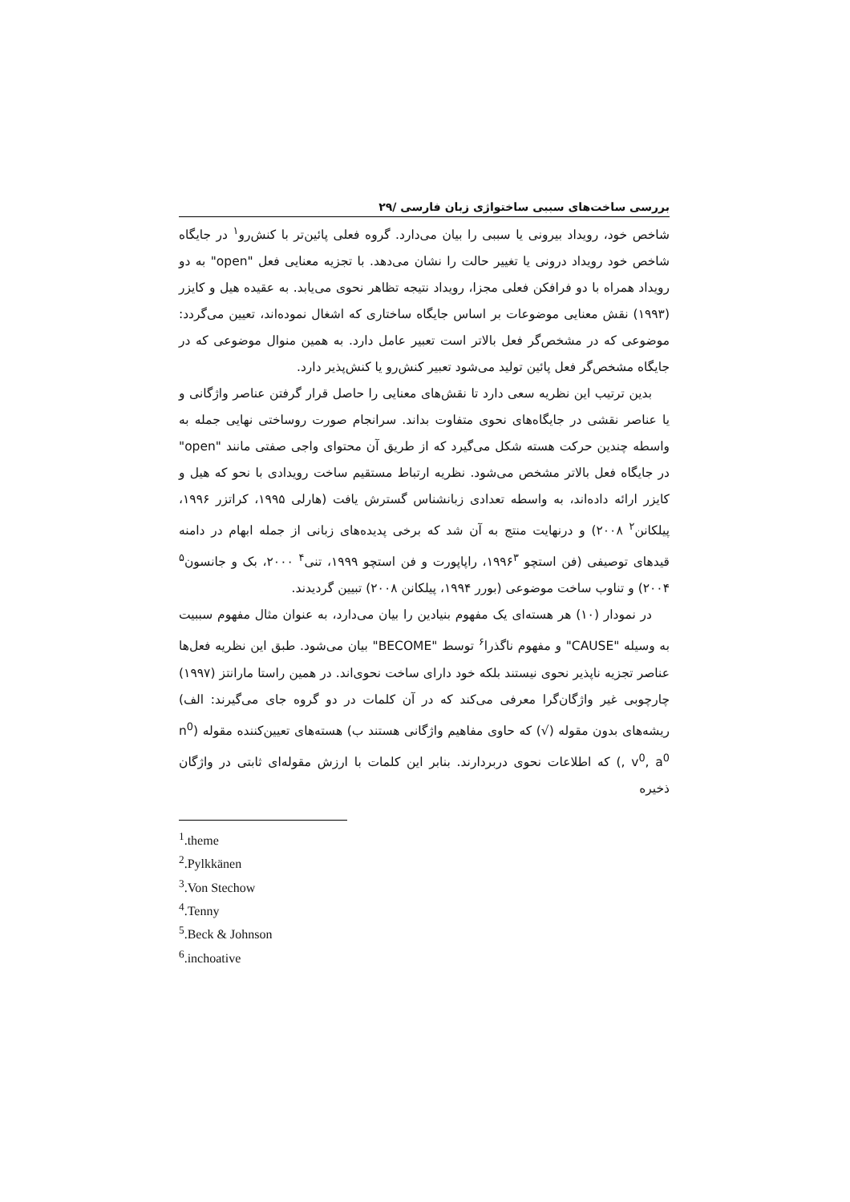بررسی ساخت‌های سببی ساختواژی زبان فارسی /۲۹
شاخص خود، رویداد بیرونی یا سببی را بیان می‌دارد. گروه فعلی پائین‌تر با کنش‌رو<sup>۱</sup> در جایگاه شاخص خود رویداد درونی یا تغییر حالت را نشان می‌دهد. با تجزیه معنایی فعل "open" به دو رویداد همراه با دو فرافکن فعلی مجزا، رویداد نتیجه تظاهر نحوی می‌یابد. به عقیده هیل و کایزر (۱۹۹۳) نقش معنایی موضوعات بر اساس جایگاه ساختاری که اشغال نموده‌اند، تعیین می‌گردد: موضوعی که در مشخص‌گر فعل بالاتر است تعبیر عامل دارد. به همین منوال موضوعی که در جایگاه مشخص‌گر فعل پائین تولید می‌شود تعبیر کنش‌رو یا کنش‌پذیر دارد.
بدین ترتیب این نظریه سعی دارد تا نقش‌های معنایی را حاصل قرار گرفتن عناصر واژگانی و یا عناصر نقشی در جایگاه‌های نحوی متفاوت بداند. سرانجام صورت روساختی نهایی جمله به واسطه چندین حرکت هسته شکل می‌گیرد که از طریق آن محتوای واجی صفتی مانند "open" در جایگاه فعل بالاتر مشخص می‌شود. نظریه ارتباط مستقیم ساخت رویدادی با نحو که هیل و کایزر ارائه داده‌اند، به واسطه تعدادی زبانشناس گسترش یافت (هارلی ۱۹۹۵، کراتزر ۱۹۹۶، پیلکانن<sup>۲</sup> ۲۰۰۸) و درنهایت منتج به آن شد که برخی پدیده‌های زبانی از جمله ابهام در دامنه قیدهای توصیفی (فن استچو ۱۹۹۶<sup>۳</sup>، راپاپورت و فن استچو ۱۹۹۹، تنی<sup>۴</sup> ۲۰۰۰، بک و جانسون<sup>۵</sup> ۲۰۰۴) و تناوب ساخت موضوعی (بورر ۱۹۹۴، پیلکانن ۲۰۰۸) تبیین گردیدند.
در نمودار (۱۰) هر هسته‌ای یک مفهوم بنیادین را بیان می‌دارد، به عنوان مثال مفهوم سببیت به وسیله "CAUSE" و مفهوم ناگذرا<sup>۶</sup> توسط "BECOME" بیان می‌شود. طبق این نظریه فعل‌ها عناصر تجزیه ناپذیر نحوی نیستند بلکه خود دارای ساخت نحوی‌اند. در همین راستا مارانتز (۱۹۹۷) چارچوبی غیر واژگان‌گرا معرفی می‌کند که در آن کلمات در دو گروه جای می‌گیرند: الف) ریشه‌های بدون مقوله (√) که حاوی مفاهیم واژگانی هستند ب) هسته‌های تعیین‌کننده مقوله (n<sup>0</sup> , v<sup>0</sup>, a<sup>0</sup>) که اطلاعات نحوی دربردارند. بنابر این کلمات با ارزش مقوله‌ای ثابتی در واژگان ذخیره
<sup>1</sup>.theme
<sup>2</sup>.Pylkkänen
<sup>3</sup>.Von Stechow
<sup>4</sup>.Tenny
<sup>5</sup>.Beck & Johnson
<sup>6</sup>.inchoative